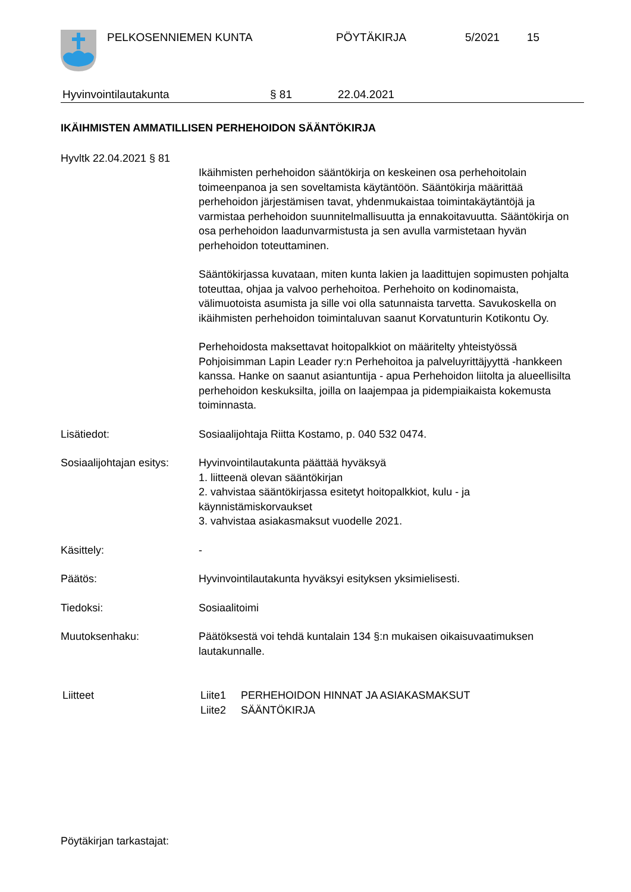PELKOSENNIEMEN KUNTA PÖYTÄKIRJA 5/2021 15
Hyvinvointilautakunta § 81 22.04.2021
IKÄIHMISTEN AMMATILLISEN PERHEHOIDON SÄÄNTÖKIRJA
Hyvltk 22.04.2021 § 81
Ikäihmisten perhehoidon sääntökirja on keskeinen osa perhehoitolain toimeenpanoa ja sen soveltamista käytäntöön. Sääntökirja määrittää perhehoidon järjestämisen tavat, yhdenmukaistaa toimintakäytäntöjä ja varmistaa perhehoidon suunnitelmallisuutta ja ennakoitavuutta. Sääntökirja on osa perhehoidon laadunvarmistusta ja sen avulla varmistetaan hyvän perhehoidon toteuttaminen.
Sääntökirjassa kuvataan, miten kunta lakien ja laadittujen sopimusten pohjalta toteuttaa, ohjaa ja valvoo perhehoitoa. Perhehoito on kodinomaista, välimuotoista asumista ja sille voi olla satunnaista tarvetta. Savukoskella on ikäihmisten perhehoidon toimintaluvan saanut Korvatunturin Kotikontu Oy.
Perhehoidosta maksettavat hoitopalkkiot on määritelty yhteistyössä Pohjoisimman Lapin Leader ry:n Perhehoitoa ja palveluyrittäjyyttä -hankkeen kanssa. Hanke on saanut asiantuntija - apua Perhehoidon liitolta ja alueellisilta perhehoidon keskuksilta, joilla on laajempaa ja pidempiaikaista kokemusta toiminnasta.
Lisätiedot: Sosiaalijohtaja Riitta Kostamo, p. 040 532 0474.
Sosiaalijohtajan esitys:
Hyvinvointilautakunta päättää hyväksyä
1. liitteenä olevan sääntökirjan
2. vahvistaa sääntökirjassa esitetyt hoitopalkkiot, kulu - ja käynnistämiskorvaukset
3. vahvistaa asiakasmaksut vuodelle 2021.
Käsittely: -
Päätös: Hyvinvointilautakunta hyväksyi esityksen yksimielisesti.
Tiedoksi: Sosiaalitoimi
Muutoksenhaku: Päätöksestä voi tehdä kuntalain 134 §:n mukaisen oikaisuvaatimuksen lautakunnalle.
Liitteet Liite1 PERHEHOIDON HINNAT JA ASIAKASMAKSUT
Liite2 SÄÄNTÖKIRJA
Pöytäkirjan tarkastajat: